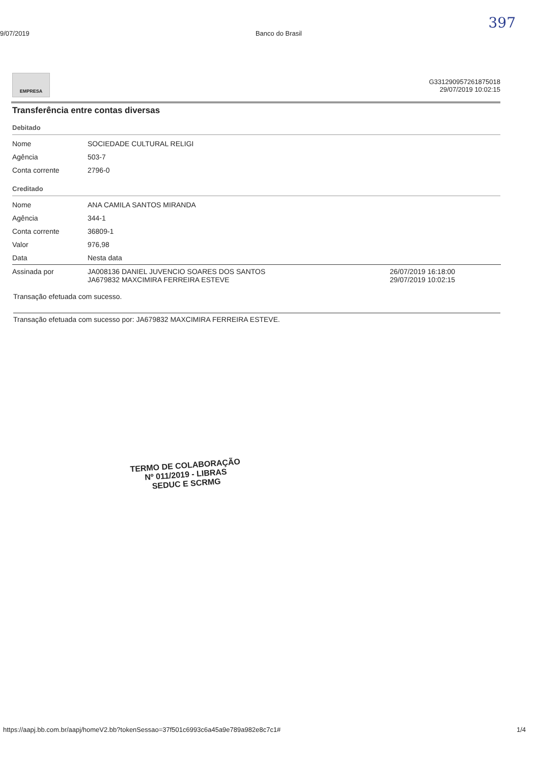397
9/07/2019 Banco do Brasil
G331290957261875018
29/07/2019 10:02:15
EMPRESA
Transferência entre contas diversas
Debitado
| Nome | SOCIEDADE CULTURAL RELIGI |
| Agência | 503-7 |
| Conta corrente | 2796-0 |
Creditado
| Nome | ANA CAMILA SANTOS MIRANDA | |
| Agência | 344-1 | |
| Conta corrente | 36809-1 | |
| Valor | 976,98 | |
| Data | Nesta data | |
| Assinada por | JA008136 DANIEL JUVENCIO SOARES DOS SANTOS JA679832 MAXCIMIRA FERREIRA ESTEVE | 26/07/2019 16:18:00 29/07/2019 10:02:15 |
Transação efetuada com sucesso.
Transação efetuada com sucesso por: JA679832 MAXCIMIRA FERREIRA ESTEVE.
TERMO DE COLABORAÇÃO
Nº 011/2019 - LIBRAS
SEDUC E SCRMG
https://aapj.bb.com.br/aapj/homeV2.bb?tokenSessao=37f501c6993c6a45a9e789a982e8c7c1# 1/4